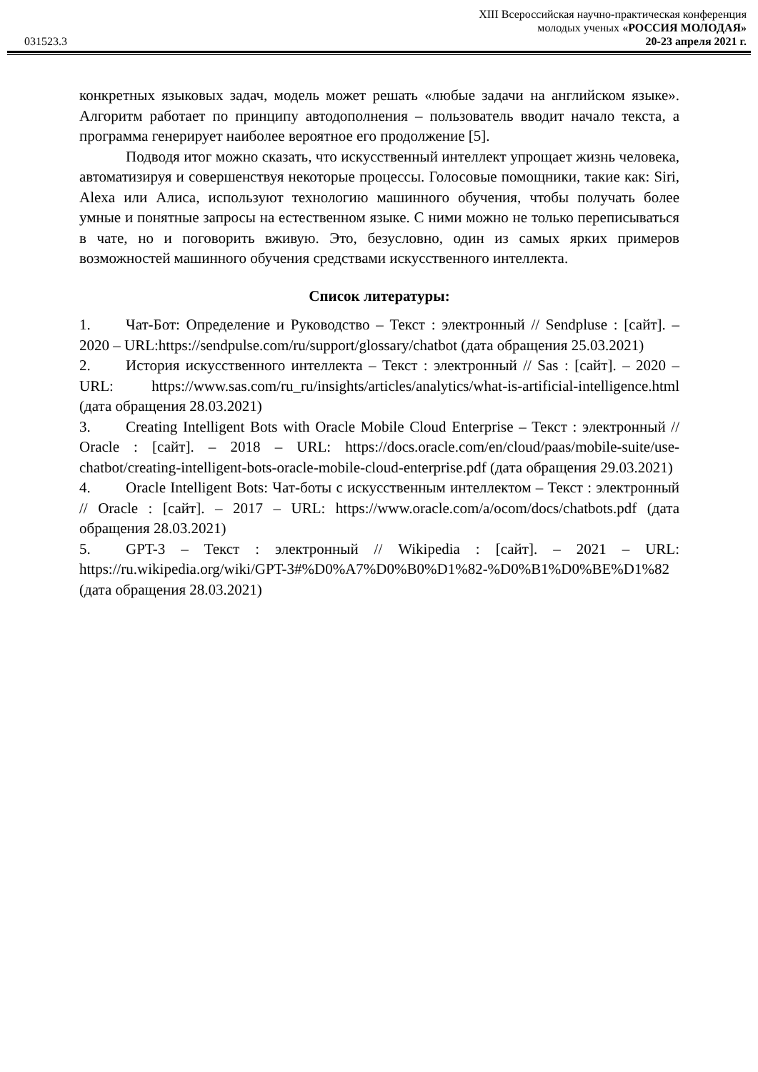031523.3
XIII Всероссийская научно-практическая конференция
молодых ученых «РОССИЯ МОЛОДАЯ»
20-23 апреля 2021 г.
конкретных языковых задач, модель может решать «любые задачи на английском языке». Алгоритм работает по принципу автодополнения – пользователь вводит начало текста, а программа генерирует наиболее вероятное его продолжение [5].
Подводя итог можно сказать, что искусственный интеллект упрощает жизнь человека, автоматизируя и совершенствуя некоторые процессы. Голосовые помощники, такие как: Siri, Alexa или Алиса, используют технологию машинного обучения, чтобы получать более умные и понятные запросы на естественном языке. С ними можно не только переписываться в чате, но и поговорить вживую. Это, безусловно, один из самых ярких примеров возможностей машинного обучения средствами искусственного интеллекта.
Список литературы:
1. Чат-Бот: Определение и Руководство – Текст : электронный // Sendpluse : [сайт]. – 2020 – URL:https://sendpulse.com/ru/support/glossary/chatbot (дата обращения 25.03.2021)
2. История искусственного интеллекта – Текст : электронный // Sas : [сайт]. – 2020 – URL: https://www.sas.com/ru_ru/insights/articles/analytics/what-is-artificial-intelligence.html (дата обращения 28.03.2021)
3. Creating Intelligent Bots with Oracle Mobile Cloud Enterprise – Текст : электронный // Oracle : [сайт]. – 2018 – URL: https://docs.oracle.com/en/cloud/paas/mobile-suite/use-chatbot/creating-intelligent-bots-oracle-mobile-cloud-enterprise.pdf (дата обращения 29.03.2021)
4. Oracle Intelligent Bots: Чат-боты с искусственным интеллектом – Текст : электронный // Oracle : [сайт]. – 2017 – URL: https://www.oracle.com/a/ocom/docs/chatbots.pdf (дата обращения 28.03.2021)
5. GPT-3 – Текст : электронный // Wikipedia : [сайт]. – 2021 – URL: https://ru.wikipedia.org/wiki/GPT-3#%D0%A7%D0%B0%D1%82-%D0%B1%D0%BE%D1%82 (дата обращения 28.03.2021)